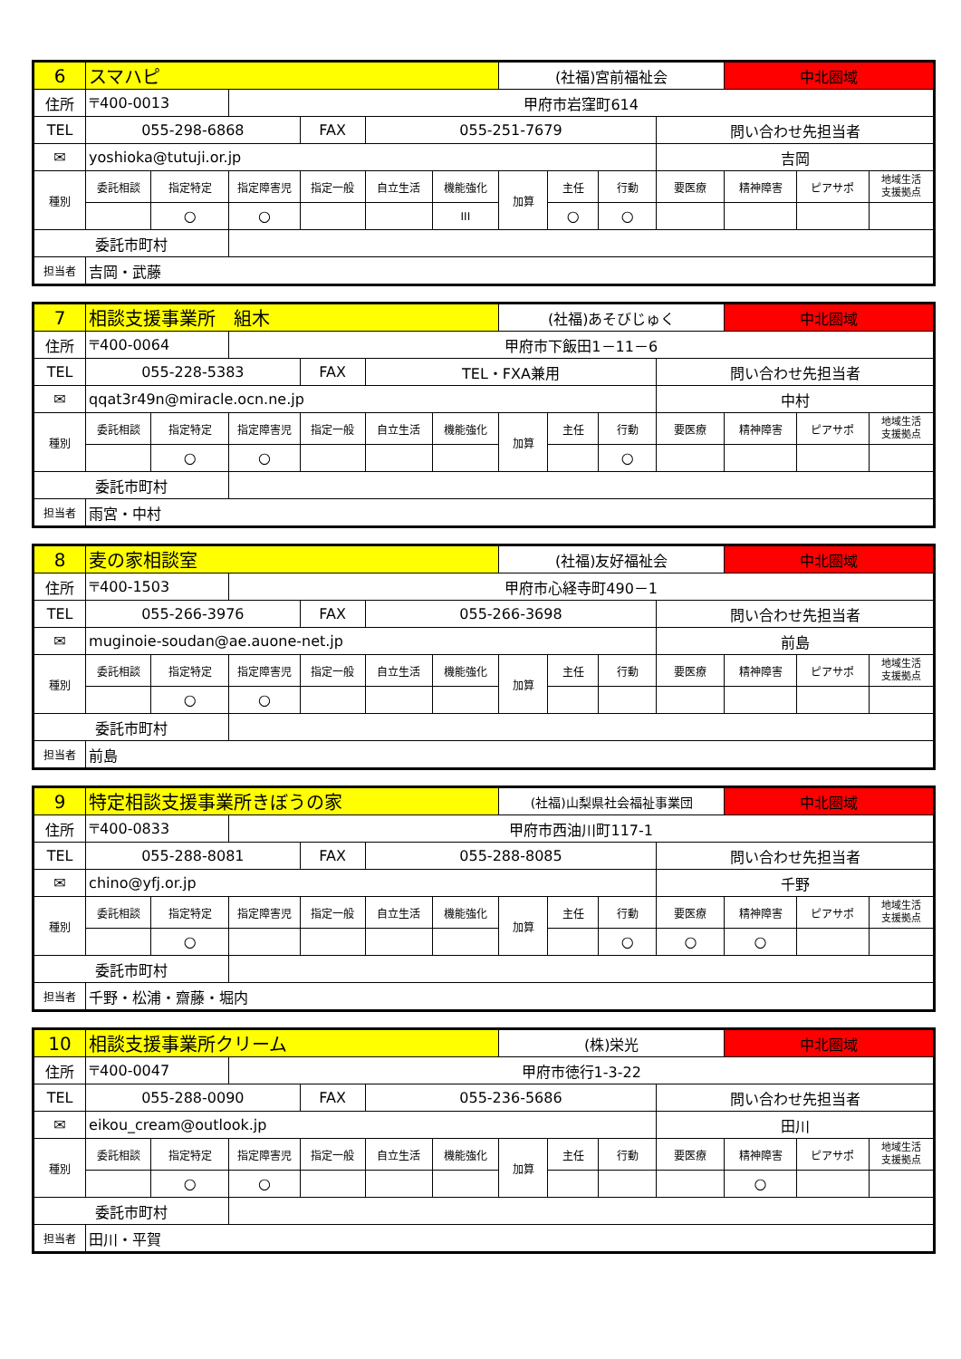| 6 | スマハピ | | | | | | (社福)宮前福祉会 | | | | 中北圏域 | | |
| 住所 | 〒400-0013 | | 甲府市岩窪町614 | | | | | | | | | | |
| TEL | 055-298-6868 | | | FAX | 055-251-7679 | | | | | 問い合わせ先担当者 | | | |
| ✉ | yoshioka@tutuji.or.jp | | | | | | | | | 吉岡 | | | |
| 種別 | 委託相談 | 指定特定 | 指定障害児 | 指定一般 | 自立生活 | 機能強化 | 加算 | 主任 | 行動 | 要医療 | 精神障害 | ピアサポ | 地域生活 支援拠点 |
| | | ○ | ○ | | | III | | ○ | ○ | | | | |
| 委託市町村 | | | | | | | | | | | | | |
| 担当者 | 吉岡・武藤 | | | | | | | | | | | | |
| 7 | 相談支援事業所 組木 | | | | | | (社福)あそびじゅく | | | | 中北圏域 | | |
| 住所 | 〒400-0064 | | 甲府市下飯田1－11－6 | | | | | | | | | | |
| TEL | 055-228-5383 | | | FAX | TEL・FXA兼用 | | | | | 問い合わせ先担当者 | | | |
| ✉ | qqat3r49n@miracle.ocn.ne.jp | | | | | | | | | 中村 | | | |
| 種別 | 委託相談 | 指定特定 | 指定障害児 | 指定一般 | 自立生活 | 機能強化 | 加算 | 主任 | 行動 | 要医療 | 精神障害 | ピアサポ | 地域生活 支援拠点 |
| | | ○ | ○ | | | | | | ○ | | | | |
| 委託市町村 | | | | | | | | | | | | | |
| 担当者 | 雨宮・中村 | | | | | | | | | | | | |
| 8 | 麦の家相談室 | | | | | | (社福)友好福祉会 | | | | 中北圏域 | | |
| 住所 | 〒400-1503 | | 甲府市心経寺町490－1 | | | | | | | | | | |
| TEL | 055-266-3976 | | | FAX | 055-266-3698 | | | | | 問い合わせ先担当者 | | | |
| ✉ | muginoie-soudan@ae.auone-net.jp | | | | | | | | | 前島 | | | |
| 種別 | 委託相談 | 指定特定 | 指定障害児 | 指定一般 | 自立生活 | 機能強化 | 加算 | 主任 | 行動 | 要医療 | 精神障害 | ピアサポ | 地域生活 支援拠点 |
| | | ○ | ○ | | | | | | | | | | |
| 委託市町村 | | | | | | | | | | | | | |
| 担当者 | 前島 | | | | | | | | | | | | |
| 9 | 特定相談支援事業所きぼうの家 | | | | | | (社福)山梨県社会福祉事業団 | | | | 中北圏域 | | |
| 住所 | 〒400-0833 | | 甲府市西油川町117-1 | | | | | | | | | | |
| TEL | 055-288-8081 | | | FAX | 055-288-8085 | | | | | 問い合わせ先担当者 | | | |
| ✉ | chino@yfj.or.jp | | | | | | | | | 千野 | | | |
| 種別 | 委託相談 | 指定特定 | 指定障害児 | 指定一般 | 自立生活 | 機能強化 | 加算 | 主任 | 行動 | 要医療 | 精神障害 | ピアサポ | 地域生活 支援拠点 |
| | | ○ | | | | | | | ○ | ○ | ○ | | |
| 委託市町村 | | | | | | | | | | | | | |
| 担当者 | 千野・松浦・齋藤・堀内 | | | | | | | | | | | | |
| 10 | 相談支援事業所クリーム | | | | | | (株)栄光 | | | | 中北圏域 | | |
| 住所 | 〒400-0047 | | 甲府市徳行1-3-22 | | | | | | | | | | |
| TEL | 055-288-0090 | | | FAX | 055-236-5686 | | | | | 問い合わせ先担当者 | | | |
| ✉ | eikou_cream@outlook.jp | | | | | | | | | 田川 | | | |
| 種別 | 委託相談 | 指定特定 | 指定障害児 | 指定一般 | 自立生活 | 機能強化 | 加算 | 主任 | 行動 | 要医療 | 精神障害 | ピアサポ | 地域生活 支援拠点 |
| | | ○ | ○ | | | | | | | | ○ | | |
| 委託市町村 | | | | | | | | | | | | | |
| 担当者 | 田川・平賀 | | | | | | | | | | | | |